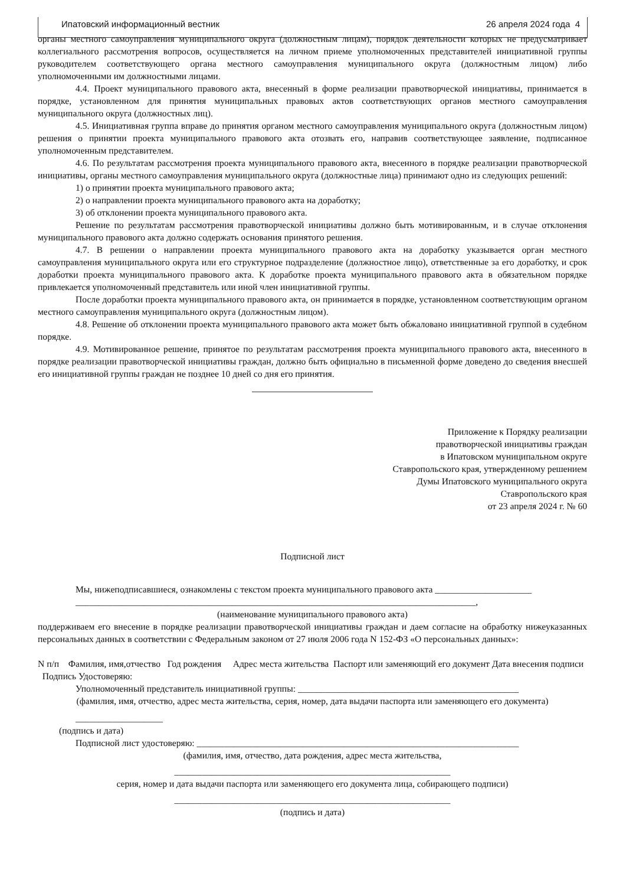Ипатовский информационный вестник 26 апреля 2024 года 4
органы местного самоуправления муниципального округа (должностным лицам), порядок деятельности которых не предусматривает коллегиального рассмотрения вопросов, осуществляется на личном приеме уполномоченных представителей инициативной группы руководителем соответствующего органа местного самоуправления муниципального округа (должностным лицом) либо уполномоченными им должностными лицами.
4.4. Проект муниципального правового акта, внесенный в форме реализации правотворческой инициативы, принимается в порядке, установленном для принятия муниципальных правовых актов соответствующих органов местного самоуправления муниципального округа (должностных лиц).
4.5. Инициативная группа вправе до принятия органом местного самоуправления муниципального округа (должностным лицом) решения о принятии проекта муниципального правового акта отозвать его, направив соответствующее заявление, подписанное уполномоченным представителем.
4.6. По результатам рассмотрения проекта муниципального правового акта, внесенного в порядке реализации правотворческой инициативы, органы местного самоуправления муниципального округа (должностные лица) принимают одно из следующих решений:
1) о принятии проекта муниципального правового акта;
2) о направлении проекта муниципального правового акта на доработку;
3) об отклонении проекта муниципального правового акта.
Решение по результатам рассмотрения правотворческой инициативы должно быть мотивированным, и в случае отклонения муниципального правового акта должно содержать основания принятого решения.
4.7. В решении о направлении проекта муниципального правового акта на доработку указывается орган местного самоуправления муниципального округа или его структурное подразделение (должностное лицо), ответственные за его доработку, и срок доработки проекта муниципального правового акта. К доработке проекта муниципального правового акта в обязательном порядке привлекается уполномоченный представитель или иной член инициативной группы.
После доработки проекта муниципального правового акта, он принимается в порядке, установленном соответствующим органом местного самоуправления муниципального округа (должностным лицом).
4.8. Решение об отклонении проекта муниципального правового акта может быть обжаловано инициативной группой в судебном порядке.
4.9. Мотивированное решение, принятое по результатам рассмотрения проекта муниципального правового акта, внесенного в порядке реализации правотворческой инициативы граждан, должно быть официально в письменной форме доведено до сведения внесшей его инициативной группы граждан не позднее 10 дней со дня его принятия.
Приложение к Порядку реализации
правотворческой инициативы граждан
в Ипатовском муниципальном округе
Ставропольского края, утвержденному решением
Думы Ипатовского муниципального округа
Ставропольского края
от 23 апреля 2024 г. № 60
Подписной лист
Мы, нижеподписавшиеся, ознакомлены с текстом проекта муниципального правового акта _____________________
_______________________________________________________________________________________,
(наименование муниципального правового акта)
поддерживаем его внесение в порядке реализации правотворческой инициативы граждан и даем согласие на обработку нижеуказанных персональных данных в соответствии с Федеральным законом от 27 июля 2006 года N 152-ФЗ «О персональных данных»:
N п/п Фамилия, имя,отчество Год рождения Адрес места жительства Паспорт или заменяющий его документ Дата внесения подписи Подпись Удостоверяю:
Уполномоченный представитель инициативной группы: ________________________________________________
(фамилия, имя, отчество, адрес места жительства, серия, номер, дата выдачи паспорта или заменяющего его документа)
___________________
(подпись и дата)
Подписной лист удостоверяю: ______________________________________________________________________
(фамилия, имя, отчество, дата рождения, адрес места жительства,
____________________________________________________________
серия, номер и дата выдачи паспорта или заменяющего его документа лица, собирающего подписи)
____________________________________________________________
(подпись и дата)